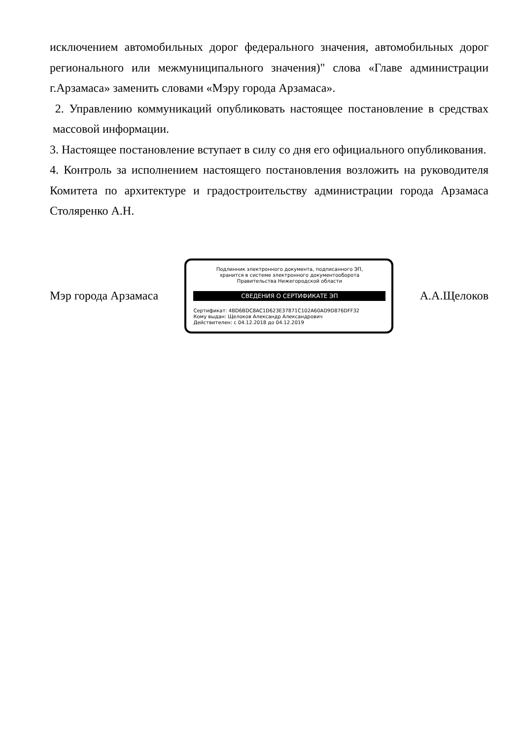исключением автомобильных дорог федерального значения, автомобильных дорог регионального или межмуниципального значения)" слова «Главе администрации г.Арзамаса» заменить словами «Мэру города Арзамаса».
2. Управлению коммуникаций опубликовать настоящее постановление в средствах массовой информации.
3. Настоящее постановление вступает в силу со дня его официального опубликования.
4. Контроль за исполнением настоящего постановления возложить на руководителя Комитета по архитектуре и градостроительству администрации города Арзамаса Столяренко А.Н.
Мэр города Арзамаса
Подлинник электронного документа, подписанного ЭП,
хранится в системе электронного документооборота
Правительства Нижегородской области
СВЕДЕНИЯ О СЕРТИФИКАТЕ ЭП
Сертификат: 4BD6BDC8AC1D623E37871C102A60AD9D876DFF32
Кому выдан: Щелоков Александр Александрович
Действителен: с 04.12.2018 до 04.12.2019
А.А.Щелоков